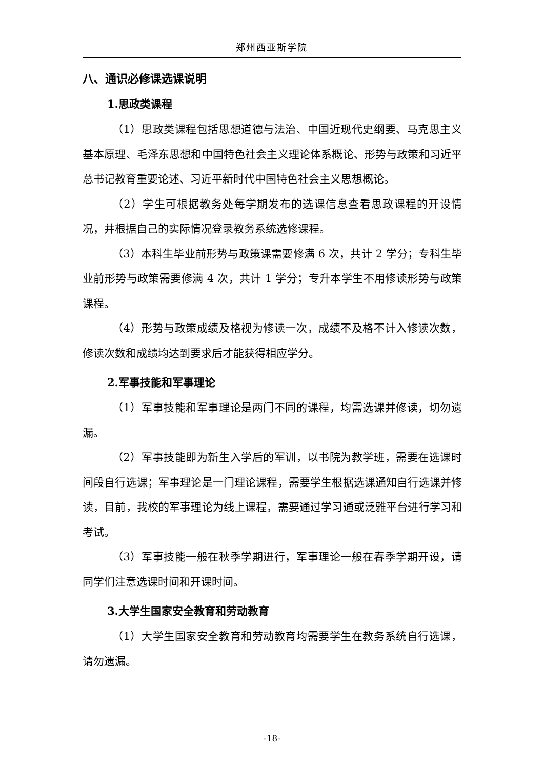郑州西亚斯学院
八、通识必修课选课说明
1.思政类课程
（1）思政类课程包括思想道德与法治、中国近现代史纲要、马克思主义基本原理、毛泽东思想和中国特色社会主义理论体系概论、形势与政策和习近平总书记教育重要论述、习近平新时代中国特色社会主义思想概论。
（2）学生可根据教务处每学期发布的选课信息查看思政课程的开设情况，并根据自己的实际情况登录教务系统选修课程。
（3）本科生毕业前形势与政策课需要修满 6 次，共计 2 学分；专科生毕业前形势与政策需要修满 4 次，共计 1 学分；专升本学生不用修读形势与政策课程。
（4）形势与政策成绩及格视为修读一次，成绩不及格不计入修读次数，修读次数和成绩均达到要求后才能获得相应学分。
2.军事技能和军事理论
（1）军事技能和军事理论是两门不同的课程，均需选课并修读，切勿遗漏。
（2）军事技能即为新生入学后的军训，以书院为教学班，需要在选课时间段自行选课；军事理论是一门理论课程，需要学生根据选课通知自行选课并修读，目前，我校的军事理论为线上课程，需要通过学习通或泛雅平台进行学习和考试。
（3）军事技能一般在秋季学期进行，军事理论一般在春季学期开设，请同学们注意选课时间和开课时间。
3.大学生国家安全教育和劳动教育
（1）大学生国家安全教育和劳动教育均需要学生在教务系统自行选课，请勿遗漏。
-18-